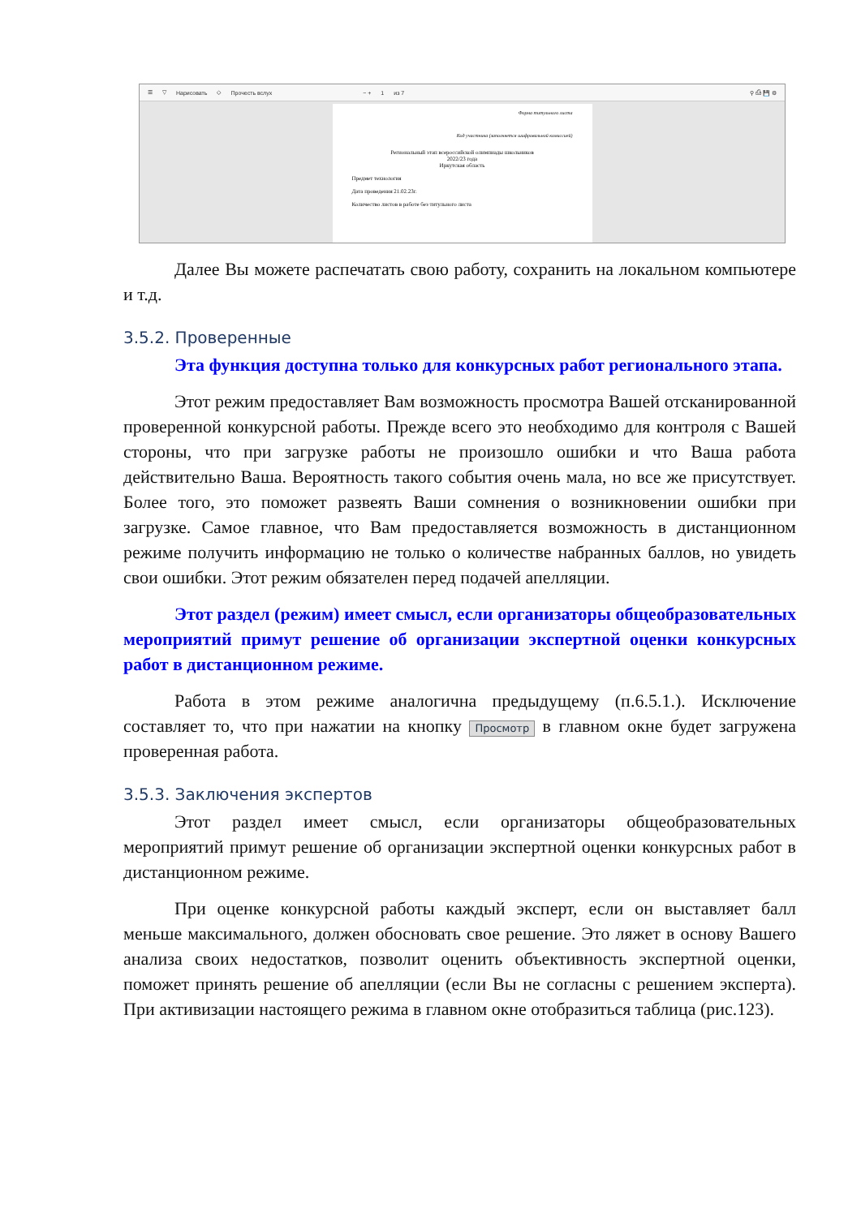☰ ▽ Нарисовать ◇ Прочесть вслух − + 1 из 7 ⚲ ⎙ 💾 ⚙
Форма титульного листа
Код участника (заполняется шифровальной комиссией)
Региональный этап всероссийской олимпиады школьников
2022/23 года
Иркутская область
Предмет технология
Дата проведения 21.02.23г.
Количество листов в работе без титульного листа
Далее Вы можете распечатать свою работу, сохранить на локальном компьютере и т.д.
3.5.2. Проверенные
Эта функция доступна только для конкурсных работ регионального этапа.
Этот режим предоставляет Вам возможность просмотра Вашей отсканированной проверенной конкурсной работы. Прежде всего это необходимо для контроля с Вашей стороны, что при загрузке работы не произошло ошибки и что Ваша работа действительно Ваша. Вероятность такого события очень мала, но все же присутствует. Более того, это поможет развеять Ваши сомнения о возникновении ошибки при загрузке. Самое главное, что Вам предоставляется возможность в дистанционном режиме получить информацию не только о количестве набранных баллов, но увидеть свои ошибки. Этот режим обязателен перед подачей апелляции.
Этот раздел (режим) имеет смысл, если организаторы общеобразовательных мероприятий примут решение об организации экспертной оценки конкурсных работ в дистанционном режиме.
Работа в этом режиме аналогична предыдущему (п.6.5.1.). Исключение составляет то, что при нажатии на кнопку Просмотр в главном окне будет загружена проверенная работа.
3.5.3. Заключения экспертов
Этот раздел имеет смысл, если организаторы общеобразовательных мероприятий примут решение об организации экспертной оценки конкурсных работ в дистанционном режиме.
При оценке конкурсной работы каждый эксперт, если он выставляет балл меньше максимального, должен обосновать свое решение. Это ляжет в основу Вашего анализа своих недостатков, позволит оценить объективность экспертной оценки, поможет принять решение об апелляции (если Вы не согласны с решением эксперта). При активизации настоящего режима в главном окне отобразиться таблица (рис.123).